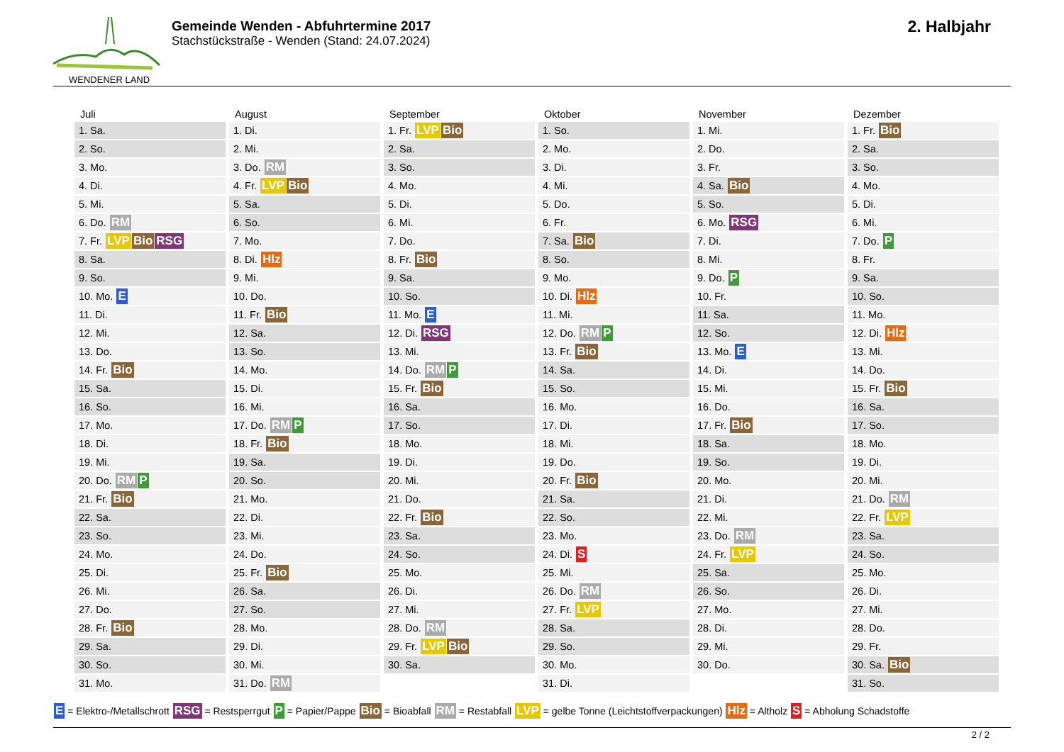WENDENER LAND
Gemeinde Wenden - Abfuhrtermine 2017
Stachstückstraße - Wenden (Stand: 24.07.2024)
2. Halbjahr
| Juli | August | September | Oktober | November | Dezember |
| --- | --- | --- | --- | --- | --- |
| 1. Sa. | 1. Di. | 1. Fr. LVP Bio | 1. So. | 1. Mi. | 1. Fr. Bio |
| 2. So. | 2. Mi. | 2. Sa. | 2. Mo. | 2. Do. | 2. Sa. |
| 3. Mo. | 3. Do. RM | 3. So. | 3. Di. | 3. Fr. | 3. So. |
| 4. Di. | 4. Fr. LVP Bio | 4. Mo. | 4. Mi. | 4. Sa. Bio | 4. Mo. |
| 5. Mi. | 5. Sa. | 5. Di. | 5. Do. | 5. So. | 5. Di. |
| 6. Do. RM | 6. So. | 6. Mi. | 6. Fr. | 6. Mo. RSG | 6. Mi. |
| 7. Fr. LVP Bio RSG | 7. Mo. | 7. Do. | 7. Sa. Bio | 7. Di. | 7. Do. P |
| 8. Sa. | 8. Di. Hlz | 8. Fr. Bio | 8. So. | 8. Mi. | 8. Fr. |
| 9. So. | 9. Mi. | 9. Sa. | 9. Mo. | 9. Do. P | 9. Sa. |
| 10. Mo. E | 10. Do. | 10. So. | 10. Di. Hlz | 10. Fr. | 10. So. |
| 11. Di. | 11. Fr. Bio | 11. Mo. E | 11. Mi. | 11. Sa. | 11. Mo. |
| 12. Mi. | 12. Sa. | 12. Di. RSG | 12. Do. RM P | 12. So. | 12. Di. Hlz |
| 13. Do. | 13. So. | 13. Mi. | 13. Fr. Bio | 13. Mo. E | 13. Mi. |
| 14. Fr. Bio | 14. Mo. | 14. Do. RM P | 14. Sa. | 14. Di. | 14. Do. |
| 15. Sa. | 15. Di. | 15. Fr. Bio | 15. So. | 15. Mi. | 15. Fr. Bio |
| 16. So. | 16. Mi. | 16. Sa. | 16. Mo. | 16. Do. | 16. Sa. |
| 17. Mo. | 17. Do. RM P | 17. So. | 17. Di. | 17. Fr. Bio | 17. So. |
| 18. Di. | 18. Fr. Bio | 18. Mo. | 18. Mi. | 18. Sa. | 18. Mo. |
| 19. Mi. | 19. Sa. | 19. Di. | 19. Do. | 19. So. | 19. Di. |
| 20. Do. RM P | 20. So. | 20. Mi. | 20. Fr. Bio | 20. Mo. | 20. Mi. |
| 21. Fr. Bio | 21. Mo. | 21. Do. | 21. Sa. | 21. Di. | 21. Do. RM |
| 22. Sa. | 22. Di. | 22. Fr. Bio | 22. So. | 22. Mi. | 22. Fr. LVP |
| 23. So. | 23. Mi. | 23. Sa. | 23. Mo. | 23. Do. RM | 23. Sa. |
| 24. Mo. | 24. Do. | 24. So. | 24. Di. S | 24. Fr. LVP | 24. So. |
| 25. Di. | 25. Fr. Bio | 25. Mo. | 25. Mi. | 25. Sa. | 25. Mo. |
| 26. Mi. | 26. Sa. | 26. Di. | 26. Do. RM | 26. So. | 26. Di. |
| 27. Do. | 27. So. | 27. Mi. | 27. Fr. LVP | 27. Mo. | 27. Mi. |
| 28. Fr. Bio | 28. Mo. | 28. Do. RM | 28. Sa. | 28. Di. | 28. Do. |
| 29. Sa. | 29. Di. | 29. Fr. LVP Bio | 29. So. | 29. Mi. | 29. Fr. |
| 30. So. | 30. Mi. | 30. Sa. | 30. Mo. | 30. Do. | 30. Sa. Bio |
| 31. Mo. | 31. Do. RM | | 31. Di. | | 31. So. |
E = Elektro-/Metallschrott RSG = Restsperrgut P = Papier/Pappe Bio = Bioabfall RM = Restabfall LVP = gelbe Tonne (Leichtstoffverpackungen) Hlz = Altholz S = Abholung Schadstoffe
2 / 2